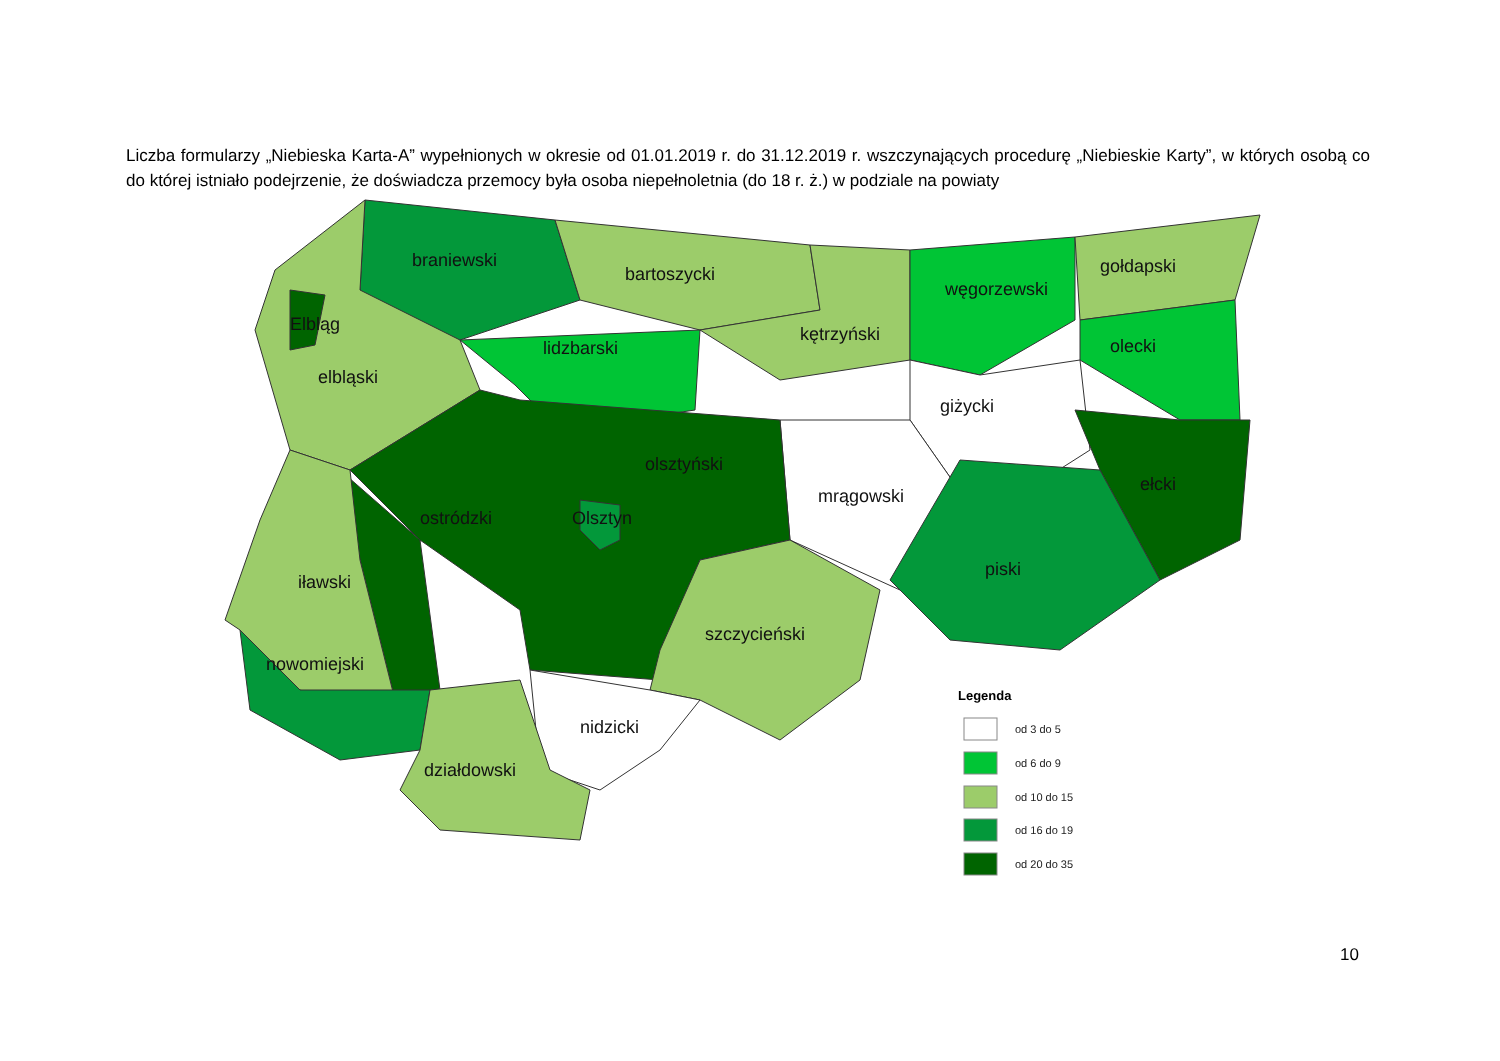Liczba formularzy „Niebieska Karta-A” wypełnionych w okresie od 01.01.2019 r. do 31.12.2019 r. wszczynających procedurę „Niebieskie Karty”, w których osobą co do której istniało podejrzenie, że doświadcza przemocy była osoba niepełnoletnia (do 18 r. ż.) w podziale na powiaty
braniewski
bartoszycki
węgorzewski
gołdapski
kętrzyński
lidzbarski
olecki
Elbląg
elbląski
giżycki
olsztyński
mrągowski
ełcki
ostródzki
Olsztyn
piski
iławski
szczycieński
nowomiejski
nidzicki
działdowski
Legenda
od 3 do 5
od 6 do 9
od 10 do 15
od 16 do 19
od 20 do 35
10